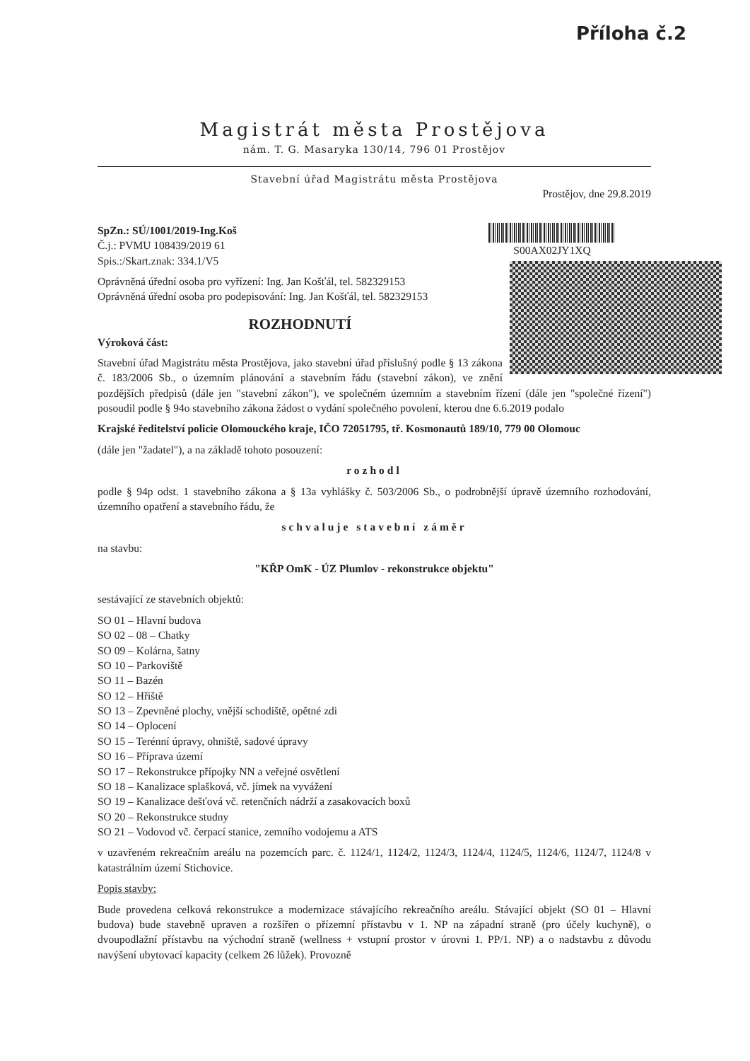Příloha č.2
Magistrát města Prostějova
nám. T. G. Masaryka 130/14, 796 01 Prostějov
Stavební úřad Magistrátu města Prostějova
Prostějov, dne 29.8.2019
SpZn.: SÚ/1001/2019-Ing.Koš
Č.j.: PVMU 108439/2019 61
Spis.:/Skart.znak: 334.1/V5
S00AX02JY1XQ
Oprávněná úřední osoba pro vyřízení: Ing. Jan Košťál, tel. 582329153
Oprávněná úřední osoba pro podepisování: Ing. Jan Košťál, tel. 582329153
ROZHODNUTÍ
Výroková část:
Stavební úřad Magistrátu města Prostějova, jako stavební úřad příslušný podle § 13 zákona č. 183/2006 Sb., o územním plánování a stavebním řádu (stavební zákon), ve znění pozdějších předpisů (dále jen "stavební zákon"), ve společném územním a stavebním řízení (dále jen "společné řízení") posoudil podle § 94o stavebního zákona žádost o vydání společného povolení, kterou dne 6.6.2019 podalo
Krajské ředitelství policie Olomouckého kraje, IČO 72051795, tř. Kosmonautů 189/10, 779 00 Olomouc
(dále jen "žadatel"), a na základě tohoto posouzení:
rozhodl
podle § 94p odst. 1 stavebního zákona a § 13a vyhlášky č. 503/2006 Sb., o podrobnější úpravě územního rozhodování, územního opatření a stavebního řádu, že
schvaluje stavební záměr
na stavbu:
"KŘP OmK - ÚZ Plumlov - rekonstrukce objektu"
sestávající ze stavebních objektů:
SO 01 – Hlavní budova
SO 02 – 08 – Chatky
SO 09 – Kolárna, šatny
SO 10 – Parkoviště
SO 11 – Bazén
SO 12 – Hřiště
SO 13 – Zpevněné plochy, vnější schodiště, opětné zdi
SO 14 – Oplocení
SO 15 – Terénní úpravy, ohniště, sadové úpravy
SO 16 – Příprava území
SO 17 – Rekonstrukce přípojky NN a veřejné osvětlení
SO 18 – Kanalizace splašková, vč. jímek na vyvážení
SO 19 – Kanalizace dešťová vč. retenčních nádrží a zasakovacích boxů
SO 20 – Rekonstrukce studny
SO 21 – Vodovod vč. čerpací stanice, zemního vodojemu a ATS
v uzavřeném rekreačním areálu na pozemcích parc. č. 1124/1, 1124/2, 1124/3, 1124/4, 1124/5, 1124/6, 1124/7, 1124/8 v katastrálním území Stichovice.
Popis stavby:
Bude provedena celková rekonstrukce a modernizace stávajícího rekreačního areálu. Stávající objekt (SO 01 – Hlavní budova) bude stavebně upraven a rozšířen o přízemní přístavbu v 1. NP na západní straně (pro účely kuchyně), o dvoupodlažní přístavbu na východní straně (wellness + vstupní prostor v úrovni 1. PP/1. NP) a o nadstavbu z důvodu navýšení ubytovací kapacity (celkem 26 lůžek). Provozně